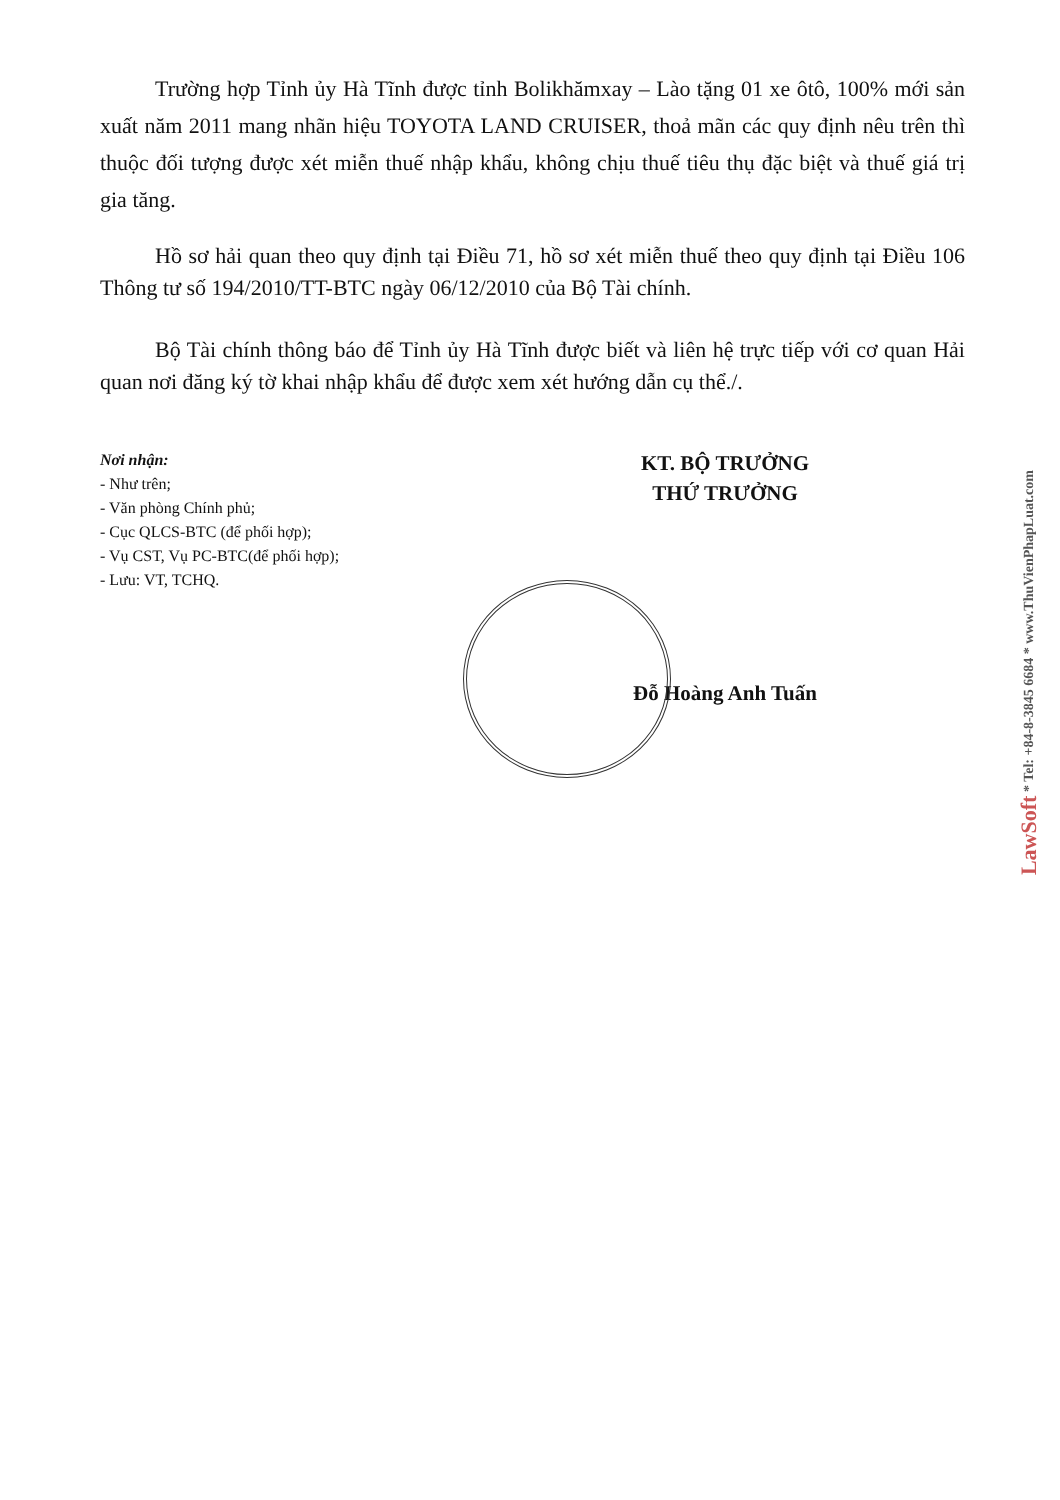Trường hợp Tỉnh ủy Hà Tĩnh được tỉnh Bolikhămxay – Lào tặng 01 xe ôtô, 100% mới sản xuất năm 2011 mang nhãn hiệu TOYOTA LAND CRUISER, thoả mãn các quy định nêu trên thì thuộc đối tượng được xét miễn thuế nhập khẩu, không chịu thuế tiêu thụ đặc biệt và thuế giá trị gia tăng.
Hồ sơ hải quan theo quy định tại Điều 71, hồ sơ xét miễn thuế theo quy định tại Điều 106 Thông tư số 194/2010/TT-BTC ngày 06/12/2010 của Bộ Tài chính.
Bộ Tài chính thông báo để Tỉnh ủy Hà Tĩnh được biết và liên hệ trực tiếp với cơ quan Hải quan nơi đăng ký tờ khai nhập khẩu để được xem xét hướng dẫn cụ thể./.
Nơi nhận:
- Như trên;
- Văn phòng Chính phủ;
- Cục QLCS-BTC (để phối hợp);
- Vụ CST, Vụ PC-BTC(để phối hợp);
- Lưu: VT, TCHQ.
KT. BỘ TRƯỞNG
THỨ TRƯỞNG
Đỗ Hoàng Anh Tuấn
LawSoft * Tel: +84-8-3845 6684 * www.ThuVienPhapLuat.com